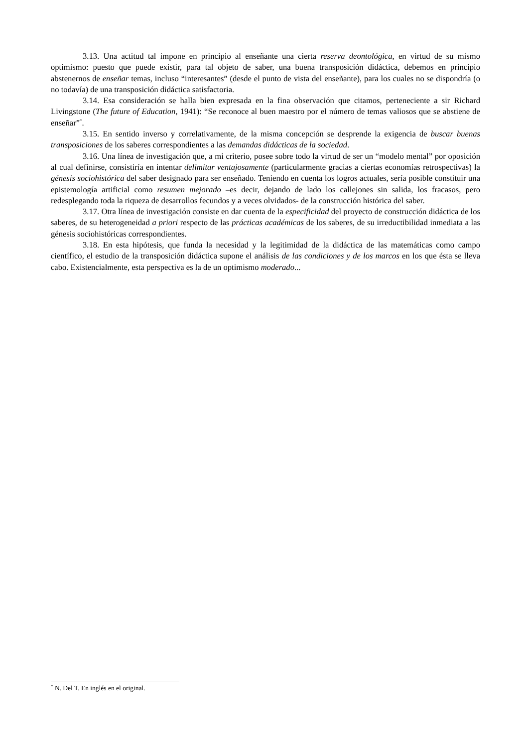3.13. Una actitud tal impone en principio al enseñante una cierta reserva deontológica, en virtud de su mismo optimismo: puesto que puede existir, para tal objeto de saber, una buena transposición didáctica, debemos en principio abstenernos de enseñar temas, incluso “interesantes” (desde el punto de vista del enseñante), para los cuales no se dispondría (o no todavía) de una transposición didáctica satisfactoria.
3.14. Esa consideración se halla bien expresada en la fina observación que citamos, perteneciente a sir Richard Livingstone (The future of Education, 1941): “Se reconoce al buen maestro por el número de temas valiosos que se abstiene de enseñar”<sup>*</sup>.
3.15. En sentido inverso y correlativamente, de la misma concepción se desprende la exigencia de buscar buenas transposiciones de los saberes correspondientes a las demandas didácticas de la sociedad.
3.16. Una línea de investigación que, a mi criterio, posee sobre todo la virtud de ser un “modelo mental” por oposición al cual definirse, consistiría en intentar delimitar ventajosamente (particularmente gracias a ciertas economías retrospectivas) la génesis sociohistórica del saber designado para ser enseñado. Teniendo en cuenta los logros actuales, sería posible constituir una epistemología artificial como resumen mejorado –es decir, dejando de lado los callejones sin salida, los fracasos, pero redesplegando toda la riqueza de desarrollos fecundos y a veces olvidados- de la construcción histórica del saber.
3.17. Otra línea de investigación consiste en dar cuenta de la especificidad del proyecto de construcción didáctica de los saberes, de su heterogeneidad a priori respecto de las prácticas académicas de los saberes, de su irreductibilidad inmediata a las génesis sociohistóricas correspondientes.
3.18. En esta hipótesis, que funda la necesidad y la legitimidad de la didáctica de las matemáticas como campo científico, el estudio de la transposición didáctica supone el análisis de las condiciones y de los marcos en los que ésta se lleva cabo. Existencialmente, esta perspectiva es la de un optimismo moderado...
<sup>*</sup> N. Del T. En inglés en el original.